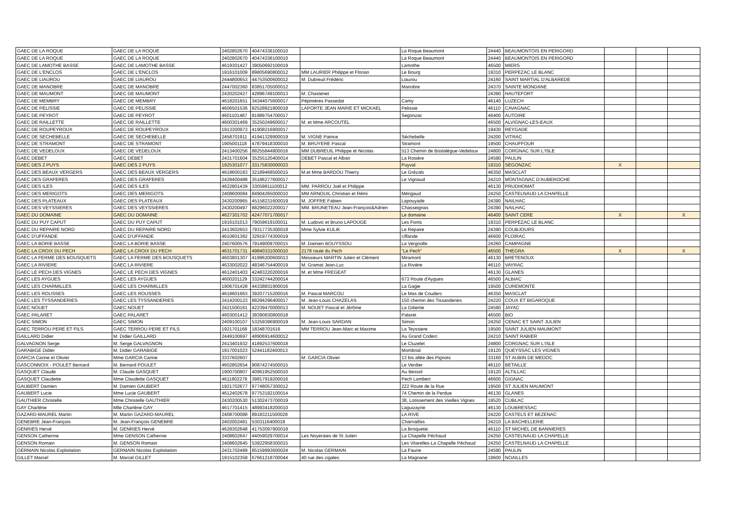| GAEC DE LA ROQUE | GAEC DE LA ROQUE | 2402802670 | 40474336100010 | | La Roque Beaumont | 24440 | BEAUMONTOIS EN PERIGORD | | | |
| GAEC DE LA ROQUE | GAEC DE LA ROQUE | 2402802670 | 40474336100010 | | La Roque Beaumont | 24440 | BEAUMONTOIS EN PERIGORD | | | |
| GAEC DE LAMOTHE BASSE | GAEC DE LAMOTHE BASSE | 4619301427 | 39050692100019 | | Lamothe | 46500 | MIERS | | | |
| GAEC DE L'ENCLOS | GAEC DE L'ENCLOS | 1916101009 | 89805690800012 | MM LAURIER Philippe et Florian | Le Bourg | 19310 | PERPEZAC LE BLANC | | | |
| GAEC DE LIAUROU | GAEC DE LIAUROU | 2444800653 | 44753500600012 | M. Dubreuil Frédéric | Liaurou | 24160 | SAINT MARTIAL D'ALBAREDE | | | |
| GAEC DE MANOBRE | GAEC DE MANOBRE | 2447002360 | 83851705000012 | | Manobre | 24370 | SAINTE MONDANE | | | |
| GAEC DE MAUMONT | GAEC DE MAUMONT | 2420202427 | 42896749100013 | M. Chastenet | | 24390 | HAUTEFORT | | | |
| GAEC DE MEMBRY | GAEC DE MEMBRY | 4618201651 | 34344075600017 | Pépinières Passedat | Camy | 46140 | LUZECH | | | |
| GAEC DE PELISSIE | GAEC DE PELISSIE | 4606501536 | 82528921800018 | LAPORTE JEAN MARIE ET MICKAEL | Pelissie | 46110 | CAVAGNAC | | | |
| GAEC DE PEYROT | GAEC DE PEYROT | 4601101487 | 81989754700017 | | Segonzac | 46400 | AUTOIRE | | | |
| GAEC DE RAILLETTE | GAEC DE RAILLETTE | 4600301469 | 35250249600017 | M. et Mme ARCOUTEL | | 46500 | ALVIGNAC-LES-EAUX | | | |
| GAEC DE ROUPEYROUX | GAEC DE ROUPEYROUX | 1913300973 | 41908216900017 | | | 19430 | REYGADE | | | |
| GAEC DE SECHEBELLE | GAEC DE SECHEBELLE | 2458701911 | 41941329900019 | M. VIGNE Patrice | Séchebelle | 24200 | VITRAC | | | |
| GAEC DE STRAMONT | GAEC DE STRAMONT | 1905001118 | 47879418300010 | M. BRUYERE Pascal | Stramont | 19500 | CHAUFFOUR | | | |
| GAEC DE VEDELOUX | GAEC DE VEDELOUX | 2413400256 | 88255844800016 | MM DUBREUIL Philippe et Nicolas | 513 Chemin de Boslalègue-Vedeloux | 24800 | CORGNAC SUR L'ISLE | | | |
| GAEC DEBET | GAEC DEBET | 2431701604 | 35255120400014 | DEBET Pascal et Alban | La Rosière | 24590 | PAULIN | | | |
| GAEC DES 2 PUYS | GAEC DES 2 PUYS | 1925301077 | 33175830000023 | | Puyval | 19310 | SEGONZAC | X | | |
| GAEC DES BEAUX VERGERS | GAEC DES BEAUX VERGERS | 4618600183 | 32189468500015 | M.et Mme BARDOU Thierry | Le Grézals | 46350 | MASCLAT | | | |
| GAEC DES GRAFERES | GAEC DES GRAFERES | 2428400488 | 35186277600017 | | Le Vignaud | 24210 | MONTAGNAC D'AUBEROCHE | | | |
| GAEC DES ILES | GAEC DES ILES | 4622801439 | 33059811100012 | MM. PARROU Joël et Philippe | | 46130 | PRUDHOMAT | | | |
| GAEC DES MERIGOTS | GAEC DES MERIGOTS | 2408600084 | 84904265000010 | MM ARNOUIL Christian et Rémi | Mérigaud | 24250 | CASTELNAUD LA CHAPELLE | | | |
| GAEC DES PLATEAUX | GAEC DES PLATEAUX | 2430200965 | 45158231600019 | M. JOFFRE Fabien | Lapouyade | 24390 | NAILHAC | | | |
| GAEC DES VEYSSIERES | GAEC DES VEYSSIERES | 2430200497 | 88296022200017 | MM. BRUNETEAU Jean-François&Adrien | Chasseignas | 24390 | NAILHAC | | | |
| GAEC DU DOMAINE | GAEC DU DOMAINE | 4627301702 | 42477071700017 | | Le domaine | 46400 | SAINT CERE | X | | X |
| GAEC DU PUY CAPUT | GAEC DU PUY CAPUT | 1916101013 | 79059619100011 | M. Ludovic et Bruno LAPOUGE | Les Fonts | 19310 | PERPEZAC LE BLANC | | | |
| GAEC DU REPAIRE NORD | GAEC DU REPAIRE NORD | 2413602653 | 79317735300018 | Mme Sylvie KULIK | Le Repaire | 24390 | COUBJOURS | | | |
| GAEC D'UFFANDE | GAEC D'UFFANDE | 4610601382 | 32919774300019 | | Uffande | 46600 | FLOIRAC | | | |
| GAEC LA BORIE BASSE | GAEC LA BORIE BASSE | 2407600576 | 79149009700015 | M. Damien BOUYSSOU | La Vergnolle | 24260 | CAMPAGNE | | | |
| GAEC LA CROIX DU PECH | GAEC LA CROIX DU PECH | 4631701731 | 49840331000010 | 2178 route du Pech | "Le Pech" | 46500 | THEGRA | X | | X |
| GAEC LA FERME DES BOUSQUETS | GAEC LA FERME DES BOUSQUETS | 4603801307 | 41996200600013 | Messieurs MARTIN Julien et Clément | Miramont | 46130 | BRETENOUX | | | |
| GAEC LA RIVIERE | GAEC LA RIVIERE | 4633002022 | 48346754400019 | M. Gramat Jean-Luc | La Rivière | 46110 | VAYRAC | | | |
| GAEC LE PECH DES VIGNES | GAEC LE PECH DES VIGNES | 4612401403 | 42483220200016 | M. et Mme FREGEAT | | 46130 | GLANES | | | |
| GAEC LES AYGUES | GAEC LES AYGUES | 4600201129 | 33242744200014 | | 673 Route d'Aygues | 46500 | ALBIAC | | | |
| GAEC LES CHARMILLES | GAEC LES CHARMILLES | 1906701428 | 44338831900016 | | La Gagie | 19500 | CUREMONTE | | | |
| GAEC LES ROUSSES | GAEC LES ROUSSES | 4618601663 | 39207715200016 | M. Pascal MARCOU | Le Mas de Couderc | 46350 | MASCLAT | | | |
| GAEC LES TYSSANDERIES | GAEC LES TYSSANDERIES | 2414200123 | 88294296400017 | M. Jean-Louis CHAZELAS | 150 chemin des Tissanderies | 24220 | COUX ET BIGAROQUE | | | |
| GAEC NOUET | GAEC NOUET | 2421500161 | 42239470000013 | M. NOUET Pascal et Jérôme | La Gibertie | 24590 | JAYAC | | | |
| GAEC PALARET | GAEC PALARET | 4603001412 | 38390830800018 | | Palaret | 46500 | BIO | | | |
| GAEC SIMON | GAEC SIMON | 2409100107 | 53259396900019 | M. Jean-Louis SARDAN | Simon | 24250 | CENAC ET SAINT JULIEN | | | |
| GAEC TERROU PERE ET FILS | GAEC TERROU PERE ET FILS | 1921701168 | 18348701616 | MM TERROU Jean-Marc et Maxime | La Teyssiere | 19500 | SAINT JULIEN MAUMONT | | | |
| GAILLARD Didier | M. Didier GAILLARD | 2449100697 | 48906914600012 | | Au Grand Coderc | 24210 | SAINT RABIER | | | |
| GALVAGNON Serge | M. Serge GALVAGNON | 2413401932 | 41892537600018 | | Le Cluzelet | 24800 | CORGNAC SUR L'ISLE | | | |
| GARABIGE Didier | M. Didier GARABIGE | 1917001023 | 52441182400013 | | Mombrial | 19120 | QUEYSSAC LES VIGNES | | | |
| GARCIA Carine et Olivier | Mme GARCIA Carine | 3337602607 | | M. GARCIA Olivier | 13 bis allée des Pignots | 33160 | ST AUBIN DE MEDOC | | | |
| GASCONNOIX - POULET Bernard | M. Bernard POULET | 4602802654 | 90874274500015 | | Le Verdier | 46110 | BETAILLE | | | |
| GASQUET Claude | M. Claude GASQUET | 1900700807 | 40961952500010 | | Au Bessol | 19120 | ALTILLAC | | | |
| GASQUET Claudette | Mme Claudette GASQUET | 4611802279 | 39817919200016 | | Pech Lambert | 46600 | GIGNAC | | | |
| GAUBERT Damien | M. Damien GAUBERT | 1921702677 | 97748057300012 | | 222 Route de la Rue | 19500 | ST JULIEN MAUMONT | | | |
| GAUBERT Lucie | Mme Lucie GAUBERT | 4612402678 | 97753182100014 | | 74 Chemin de la Perdue | 46130 | GLANES | | | |
| GAUTHIER Christelle | Mme Christelle GAUTHIER | 2430200530 | 51302473700019 | | 38, Lotissement des Vieilles Vignes | 19520 | CUBLAC | | | |
| GAY Charlène | Mlle Charlène GAY | 4617701415 | 48993418200010 | | Laguizayrie | 46130 | LOUBRESSAC | | | |
| GAZARD-MAUREL Martin | M. Martin GAZARD-MAUREL | 2408700088 | 89183211500028 | | LA RIVE | 24220 | CASTELS ET BEZENAC | | | |
| GENEBRE Jean-François | M. Jean-François GENEBRE | 2402002481 | 5303116400018 | | Charnaillas | 24210 | LA BACHELLERIE | | | |
| GENRIES Hervé | M. GENRIES Hervé | 4628302648 | 41753097900018 | | La Broquetie | 46110 | ST MICHEL DE BANNIERES | | | |
| GENSON Catherine | Mme GENSON Catherine | 2408602647 | 44059029700014 | Les Noyeraies de St Julien | La Chapelle Péchaud | 24250 | CASTELNAUD LA CHAPELLE | | | |
| GENSON Romain | M. GENSON Romain | 2408602645 | 53922958300015 | | Les Vitarelles-La Chapelle Péchaud | 24250 | CASTELNAUD LA CHAPELLE | | | |
| GERMAIN Nicolas Exploitation | GERMAIN Nicolas Exploitation | 2431702499 | 85159993600024 | M. Nicolas GERMAIN | La Faurie | 24590 | PAULIN | | | |
| GILLET Marcel | M. Marcel GILLET | 1915102358 | 67661218700044 | 40 rue des cigales | La Magnane | 19600 | NOAILLES | | | |